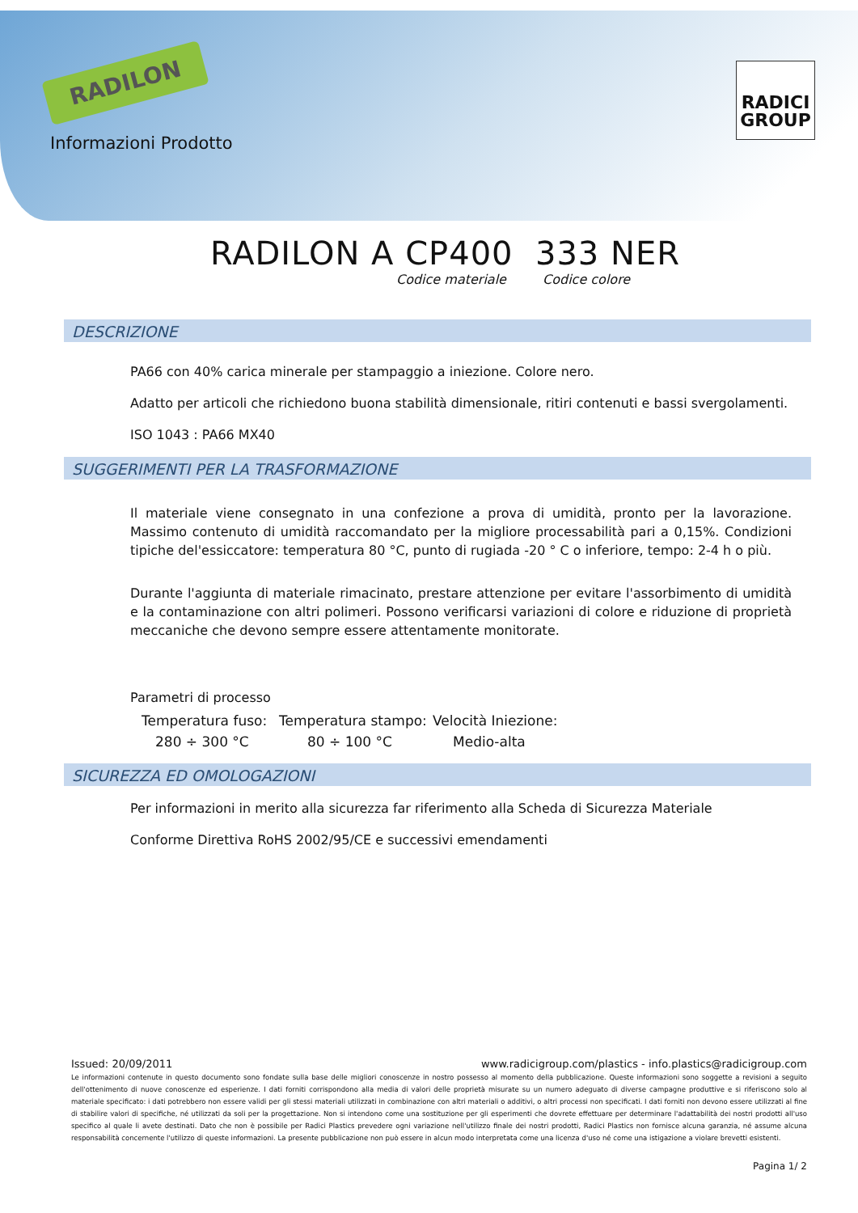RADILON
RADICI
GROUP
Informazioni Prodotto
RADILON A CP400 333 NER
Codice materiale Codice colore
DESCRIZIONE
PA66 con 40% carica minerale per stampaggio a iniezione. Colore nero.
Adatto per articoli che richiedono buona stabilità dimensionale, ritiri contenuti e bassi svergolamenti.
ISO 1043 : PA66 MX40
SUGGERIMENTI PER LA TRASFORMAZIONE
Il materiale viene consegnato in una confezione a prova di umidità, pronto per la lavorazione. Massimo contenuto di umidità raccomandato per la migliore processabilità pari a 0,15%. Condizioni tipiche del'essiccatore: temperatura 80 °C, punto di rugiada -20 ° C o inferiore, tempo: 2-4 h o più.
Durante l'aggiunta di materiale rimacinato, prestare attenzione per evitare l'assorbimento di umidità e la contaminazione con altri polimeri. Possono verificarsi variazioni di colore e riduzione di proprietà meccaniche che devono sempre essere attentamente monitorate.
Parametri di processo
| Temperatura fuso: | Temperatura stampo: | Velocità Iniezione: |
| 280 ÷ 300 °C | 80 ÷ 100 °C | Medio-alta |
SICUREZZA ED OMOLOGAZIONI
Per informazioni in merito alla sicurezza far riferimento alla Scheda di Sicurezza Materiale
Conforme Direttiva RoHS 2002/95/CE e successivi emendamenti
Issued: 20/09/2011 www.radicigroup.com/plastics - info.plastics@radicigroup.com
Le informazioni contenute in questo documento sono fondate sulla base delle migliori conoscenze in nostro possesso al momento della pubblicazione. Queste informazioni sono soggette a revisioni a seguito dell'ottenimento di nuove conoscenze ed esperienze. I dati forniti corrispondono alla media di valori delle proprietà misurate su un numero adeguato di diverse campagne produttive e si riferiscono solo al materiale specificato: i dati potrebbero non essere validi per gli stessi materiali utilizzati in combinazione con altri materiali o additivi, o altri processi non specificati. I dati forniti non devono essere utilizzati al fine di stabilire valori di specifiche, né utilizzati da soli per la progettazione. Non si intendono come una sostituzione per gli esperimenti che dovrete effettuare per determinare l'adattabilità dei nostri prodotti all'uso specifico al quale li avete destinati. Dato che non è possibile per Radici Plastics prevedere ogni variazione nell'utilizzo finale dei nostri prodotti, Radici Plastics non fornisce alcuna garanzia, né assume alcuna responsabilità concernente l'utilizzo di queste informazioni. La presente pubblicazione non può essere in alcun modo interpretata come una licenza d'uso né come una istigazione a violare brevetti esistenti.
Pagina 1/ 2